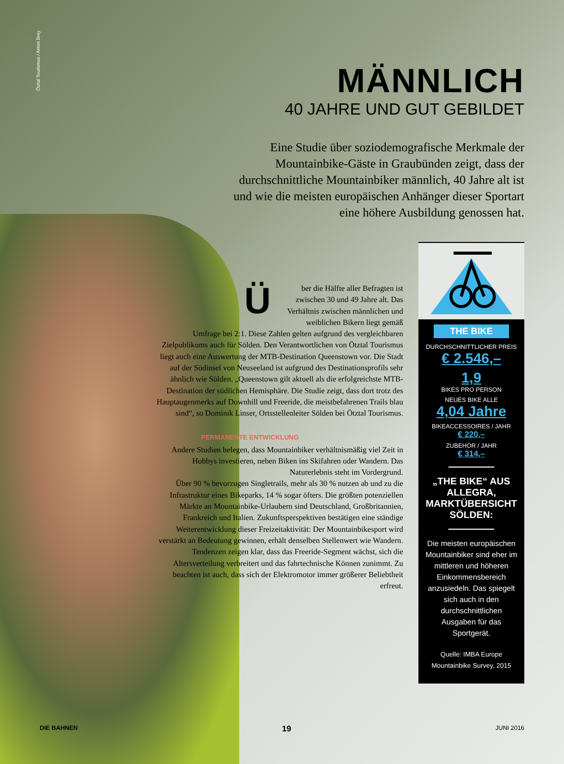Ötztal Tourismus / Anton Brey
MÄNNLICH
40 JAHRE UND GUT GEBILDET
Eine Studie über soziodemografische Merkmale der Mountainbike-Gäste in Graubünden zeigt, dass der durchschnittliche Mountainbiker männlich, 40 Jahre alt ist und wie die meisten europäischen Anhänger dieser Sportart eine höhere Ausbildung genossen hat.
Über die Hälfte aller Befragten ist zwischen 30 und 49 Jahre alt. Das Verhältnis zwischen männlichen und weiblichen Bikern liegt gemäß Umfrage bei 2:1. Diese Zahlen gelten aufgrund des vergleichbaren Zielpublikums auch für Sölden. Den Verantwortlichen von Ötztal Tourismus liegt auch eine Auswertung der MTB-Destination Queenstown vor. Die Stadt auf der Südinsel von Neuseeland ist aufgrund des Destinationsprofils sehr ähnlich wie Sölden. „Queenstown gilt aktuell als die erfolgreichste MTB-Destination der südlichen Hemisphäre. Die Studie zeigt, dass dort trotz des Hauptaugenmerks auf Downhill und Freeride, die meistbefahrenen Trails blau sind“, so Dominik Linser, Ortsstellenleiter Sölden bei Ötztal Tourismus.
PERMANENTE ENTWICKLUNG
Andere Studien belegen, dass Mountainbiker verhältnismäßig viel Zeit in Hobbys investieren, neben Biken ins Skifahren oder Wandern. Das Naturerlebnis steht im Vordergrund.
Über 90 % bevorzugen Singletrails, mehr als 30 % nutzen ab und zu die Infrastruktur eines Bikeparks, 14 % sogar öfters. Die größten potenziellen Märkte an Mountainbike-Urlaubern sind Deutschland, Großbritannien, Frankreich und Italien. Zukunftsperspektiven bestätigen eine ständige Weiterentwicklung dieser Freizeitaktivität: Der Mountainbikesport wird verstärkt an Bedeutung gewinnen, erhält denselben Stellenwert wie Wandern. Tendenzen zeigen klar, dass das Freeride-Segment wächst, sich die Altersverteilung verbreitert und das fahrtechnische Können zunimmt. Zu beachten ist auch, dass sich der Elektromotor immer größerer Beliebtheit erfreut.
THE BIKE
DURCHSCHNITTLICHER PREIS
€ 2.546,–
1,9
BIKES PRO PERSON
NEUES BIKE ALLE
4,04 Jahre
BIKEACCESSOIRES / JAHR
€ 220,–
ZUBEHÖR / JAHR
€ 314,–
„THE BIKE“ AUS ALLEGRA, MARKTÜBERSICHT SÖLDEN:
Die meisten europäischen Mountainbiker sind eher im mittleren und höheren Einkommensbereich anzusiedeln. Das spiegelt sich auch in den durchschnittlichen Ausgaben für das Sportgerät.
Quelle: IMBA Europe Mountainbike Survey, 2015
DIE BAHNEN 19 JUNI 2016